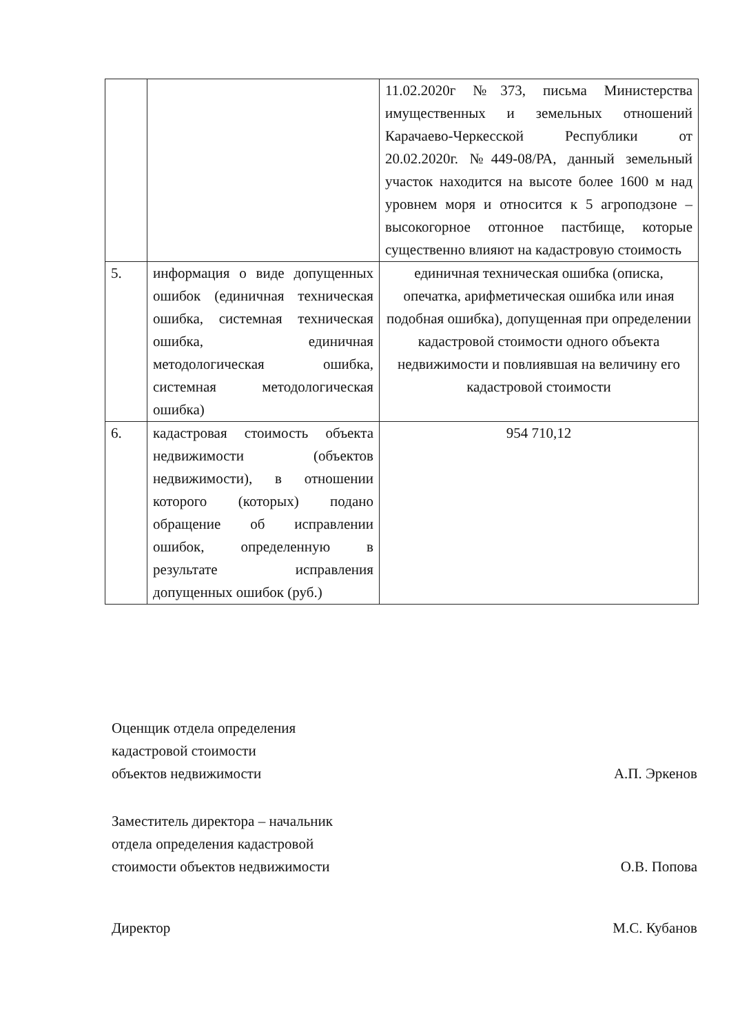| | | 11.02.2020г №373, письма Министерства имущественных и земельных отношений Карачаево-Черкесской Республики от 20.02.2020г. №449-08/РА, данный земельный участок находится на высоте более 1600 м над уровнем моря и относится к 5 агроподзоне – высокогорное отгонное пастбище, которые существенно влияют на кадастровую стоимость |
| 5. | информация о виде допущенных ошибок (единичная техническая ошибка, системная техническая ошибка, единичная методологическая ошибка, системная методологическая ошибка) | единичная техническая ошибка (описка, опечатка, арифметическая ошибка или иная подобная ошибка), допущенная при определении кадастровой стоимости одного объекта недвижимости и повлиявшая на величину его кадастровой стоимости |
| 6. | кадастровая стоимость объекта недвижимости (объектов недвижимости), в отношении которого (которых) подано обращение об исправлении ошибок, определенную в результате исправления допущенных ошибок (руб.) | 954 710,12 |
Оценщик отдела определения
кадастровой стоимости
объектов недвижимости
А.П. Эркенов
Заместитель директора – начальник
отдела определения кадастровой
стоимости объектов недвижимости
О.В. Попова
Директор
М.С. Кубанов